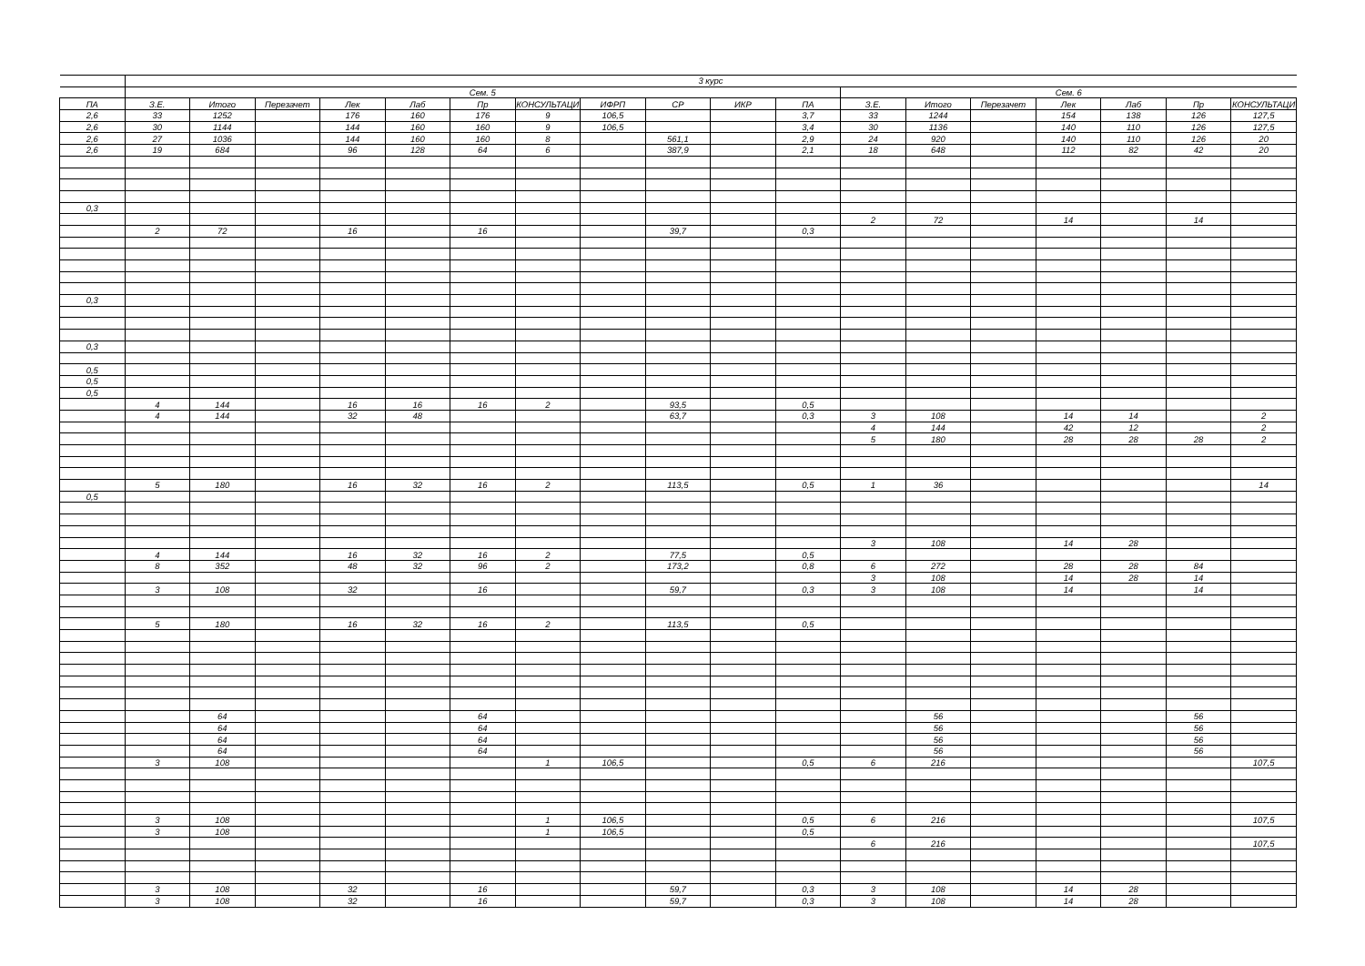| | 3 курс | | | | | | | | | | | | | | | | | |
| --- | --- | --- | --- | --- | --- | --- | --- | --- | --- | --- | --- | --- | --- | --- | --- | --- | --- | --- |
| | Сем. 5 | | | | | | | | | | | Сем. 6 | | | | | | |
| ПА | З.Е. | Итого | Перезачет | Лек | Лаб | Пр | КОНСУЛЬТАЦИ | ИФРП | СР | ИКР | ПА | З.Е. | Итого | Перезачет | Лек | Лаб | Пр | КОНСУЛЬТАЦИ |
| 2,6 | 33 | 1252 | | 176 | 160 | 176 | 9 | 106,5 | | | 3,7 | 33 | 1244 | | 154 | 138 | 126 | 127,5 |
| 2,6 | 30 | 1144 | | 144 | 160 | 160 | 9 | 106,5 | | | 3,4 | 30 | 1136 | | 140 | 110 | 126 | 127,5 |
| 2,6 | 27 | 1036 | | 144 | 160 | 160 | 8 | | 561,1 | | 2,9 | 24 | 920 | | 140 | 110 | 126 | 20 |
| 2,6 | 19 | 684 | | 96 | 128 | 64 | 6 | | 387,9 | | 2,1 | 18 | 648 | | 112 | 82 | 42 | 20 |
| 0,3 | | | | | | | | | | | | | | | | | | |
| | | | | | | | | | | | | 2 | 72 | | 14 | | 14 | |
| | 2 | 72 | | 16 | | 16 | | | 39,7 | | 0,3 | | | | | | | |
| 0,3 | | | | | | | | | | | | | | | | | | |
| 0,3 | | | | | | | | | | | | | | | | | | |
| 0,5 | | | | | | | | | | | | | | | | | | |
| 0,5 | | | | | | | | | | | | | | | | | | |
| 0,5 | | | | | | | | | | | | | | | | | | |
| | 4 | 144 | | 16 | 16 | 16 | 2 | | 93,5 | | 0,5 | | | | | | | |
| | 4 | 144 | | 32 | 48 | | | | 63,7 | | 0,3 | 3 | 108 | | 14 | 14 | | 2 |
| | | | | | | | | | | | | 4 | 144 | | 42 | 12 | | 2 |
| | | | | | | | | | | | | 5 | 180 | | 28 | 28 | 28 | 2 |
| | 5 | 180 | | 16 | 32 | 16 | 2 | | 113,5 | | 0,5 | 1 | 36 | | | | | 14 |
| 0,5 | | | | | | | | | | | | | | | | | | |
| | | | | | | | | | | | | 3 | 108 | | 14 | 28 | | |
| | 4 | 144 | | 16 | 32 | 16 | 2 | | 77,5 | | 0,5 | | | | | | | |
| | 8 | 352 | | 48 | 32 | 96 | 2 | | 173,2 | | 0,8 | 6 | 272 | | 28 | 28 | 84 | |
| | | | | | | | | | | | | 3 | 108 | | 14 | 28 | 14 | |
| | 3 | 108 | | 32 | | 16 | | | 59,7 | | 0,3 | 3 | 108 | | 14 | | 14 | |
| | 5 | 180 | | 16 | 32 | 16 | 2 | | 113,5 | | 0,5 | | | | | | | |
| | | 64 | | | | 64 | | | | | | | 56 | | | | 56 | |
| | | 64 | | | | 64 | | | | | | | 56 | | | | 56 | |
| | | 64 | | | | 64 | | | | | | | 56 | | | | 56 | |
| | | 64 | | | | 64 | | | | | | | 56 | | | | 56 | |
| | 3 | 108 | | | | | 1 | 106,5 | | | 0,5 | 6 | 216 | | | | | 107,5 |
| | 3 | 108 | | | | | 1 | 106,5 | | | 0,5 | 6 | 216 | | | | | 107,5 |
| | 3 | 108 | | | | | 1 | 106,5 | | | 0,5 | | | | | | | |
| | | | | | | | | | | | | 6 | 216 | | | | | 107,5 |
| | 3 | 108 | | 32 | | 16 | | | 59,7 | | 0,3 | 3 | 108 | | 14 | 28 | | |
| | 3 | 108 | | 32 | | 16 | | | 59,7 | | 0,3 | 3 | 108 | | 14 | 28 | | |